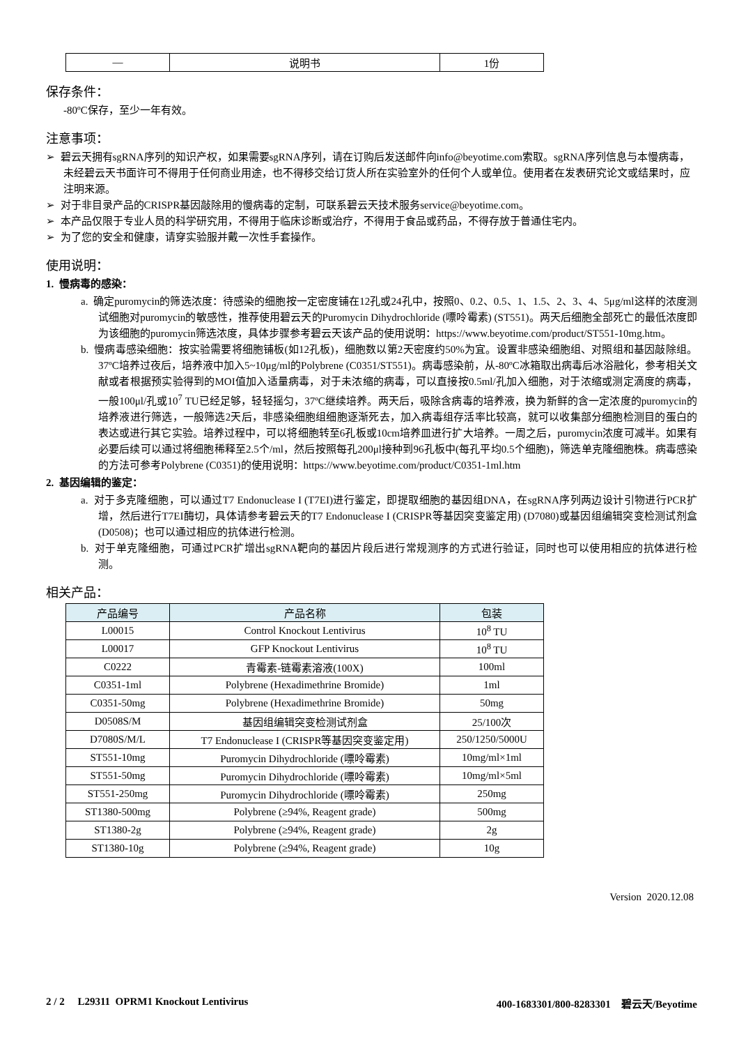| — | 说明书 | 1份 |
保存条件：
-80ºC保存，至少一年有效。
注意事项：
➢ 碧云天拥有sgRNA序列的知识产权，如果需要sgRNA序列，请在订购后发送邮件向info@beyotime.com索取。sgRNA序列信息与本慢病毒，未经碧云天书面许可不得用于任何商业用途，也不得移交给订货人所在实验室外的任何个人或单位。使用者在发表研究论文或结果时，应注明来源。
➢ 对于非目录产品的CRISPR基因敲除用的慢病毒的定制，可联系碧云天技术服务service@beyotime.com。
➢ 本产品仅限于专业人员的科学研究用，不得用于临床诊断或治疗，不得用于食品或药品，不得存放于普通住宅内。
➢ 为了您的安全和健康，请穿实验服并戴一次性手套操作。
使用说明：
1. 慢病毒的感染：
a. 确定puromycin的筛选浓度：待感染的细胞按一定密度铺在12孔或24孔中，按照0、0.2、0.5、1、1.5、2、3、4、5μg/ml这样的浓度测试细胞对puromycin的敏感性，推荐使用碧云天的Puromycin Dihydrochloride (嘌呤霉素) (ST551)。两天后细胞全部死亡的最低浓度即为该细胞的puromycin筛选浓度，具体步骤参考碧云天该产品的使用说明：https://www.beyotime.com/product/ST551-10mg.htm。
b. 慢病毒感染细胞：按实验需要将细胞铺板(如12孔板)，细胞数以第2天密度约50%为宜。设置非感染细胞组、对照组和基因敲除组。37ºC培养过夜后，培养液中加入5~10μg/ml的Polybrene (C0351/ST551)。病毒感染前，从-80ºC冰箱取出病毒后冰浴融化，参考相关文献或者根据预实验得到的MOI值加入适量病毒，对于未浓缩的病毒，可以直接按0.5ml/孔加入细胞，对于浓缩或测定滴度的病毒，一般100μl/孔或10<sup>7</sup> TU已经足够，轻轻摇匀，37ºC继续培养。两天后，吸除含病毒的培养液，换为新鲜的含一定浓度的puromycin的培养液进行筛选，一般筛选2天后，非感染细胞组细胞逐渐死去，加入病毒组存活率比较高，就可以收集部分细胞检测目的蛋白的表达或进行其它实验。培养过程中，可以将细胞转至6孔板或10cm培养皿进行扩大培养。一周之后，puromycin浓度可减半。如果有必要后续可以通过将细胞稀释至2.5个/ml，然后按照每孔200μl接种到96孔板中(每孔平均0.5个细胞)，筛选单克隆细胞株。病毒感染的方法可参考Polybrene (C0351)的使用说明：https://www.beyotime.com/product/C0351-1ml.htm
2. 基因编辑的鉴定：
a. 对于多克隆细胞，可以通过T7 Endonuclease I (T7EI)进行鉴定，即提取细胞的基因组DNA，在sgRNA序列两边设计引物进行PCR扩增，然后进行T7EI酶切，具体请参考碧云天的T7 Endonuclease I (CRISPR等基因突变鉴定用) (D7080)或基因组编辑突变检测试剂盒(D0508)；也可以通过相应的抗体进行检测。
b. 对于单克隆细胞，可通过PCR扩增出sgRNA靶向的基因片段后进行常规测序的方式进行验证，同时也可以使用相应的抗体进行检测。
相关产品：
| 产品编号 | 产品名称 | 包装 |
| --- | --- | --- |
| L00015 | Control Knockout Lentivirus | 10<sup>8</sup> TU |
| L00017 | GFP Knockout Lentivirus | 10<sup>8</sup> TU |
| C0222 | 青霉素-链霉素溶液(100X) | 100ml |
| C0351-1ml | Polybrene (Hexadimethrine Bromide) | 1ml |
| C0351-50mg | Polybrene (Hexadimethrine Bromide) | 50mg |
| D0508S/M | 基因组编辑突变检测试剂盒 | 25/100次 |
| D7080S/M/L | T7 Endonuclease I (CRISPR等基因突变鉴定用) | 250/1250/5000U |
| ST551-10mg | Puromycin Dihydrochloride (嘌呤霉素) | 10mg/ml×1ml |
| ST551-50mg | Puromycin Dihydrochloride (嘌呤霉素) | 10mg/ml×5ml |
| ST551-250mg | Puromycin Dihydrochloride (嘌呤霉素) | 250mg |
| ST1380-500mg | Polybrene (≥94%, Reagent grade) | 500mg |
| ST1380-2g | Polybrene (≥94%, Reagent grade) | 2g |
| ST1380-10g | Polybrene (≥94%, Reagent grade) | 10g |
Version 2020.12.08
2 / 2 L29311 OPRM1 Knockout Lentivirus 400-1683301/800-8283301 碧云天/Beyotime